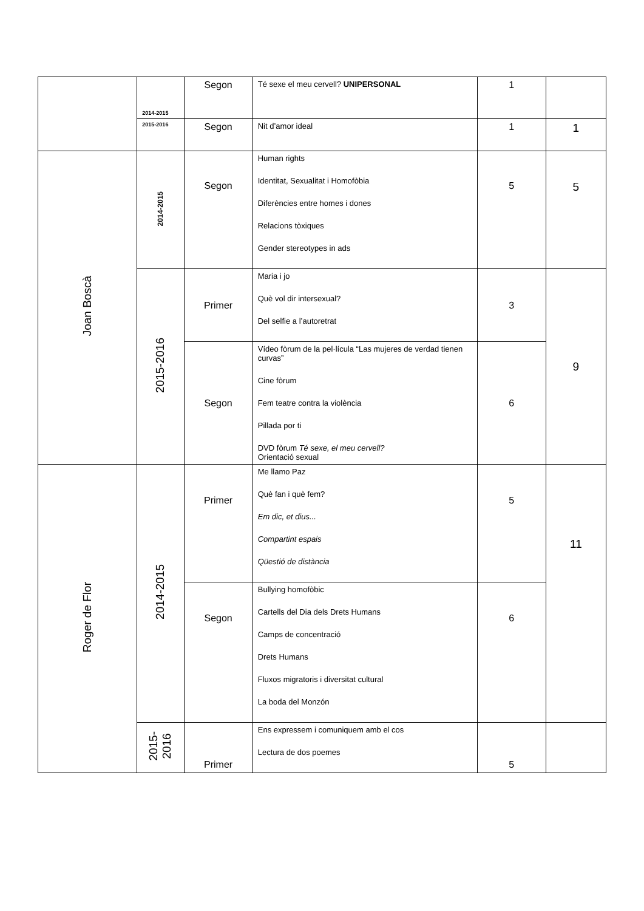| | 2014-2015 | Segon | Té sexe el meu cervell? UNIPERSONAL | 1 | |
| | 2015-2016 | Segon | Nit d’amor ideal | 1 | 1 |
| Joan Boscà | 2014-2015 | Segon | Human rights Identitat, Sexualitat i Homofòbia Diferències entre homes i dones Relacions tòxiques Gender stereotypes in ads | 5 | 5 |
| | 2015-2016 | Primer | Maria i jo Què vol dir intersexual? Del selfie a l’autoretrat | 3 | 9 |
| | | Segon | Vídeo fòrum de la pel·lícula “Las mujeres de verdad tienen curvas” Cine fòrum Fem teatre contra la violència Pillada por ti DVD fòrum Té sexe, el meu cervell? Orientació sexual | 6 | |
| Roger de Flor | 2014-2015 | Primer | Me llamo Paz Què fan i què fem? Em dic, et dius... Compartint espais Qüestió de distància | 5 | 11 |
| | | Segon | Bullying homofòbic Cartells del Dia dels Drets Humans Camps de concentració Drets Humans Fluxos migratoris i diversitat cultural La boda del Monzón | 6 | |
| | 2015- 2016 | Primer | Ens expressem i comuniquem amb el cos Lectura de dos poemes | 5 | |